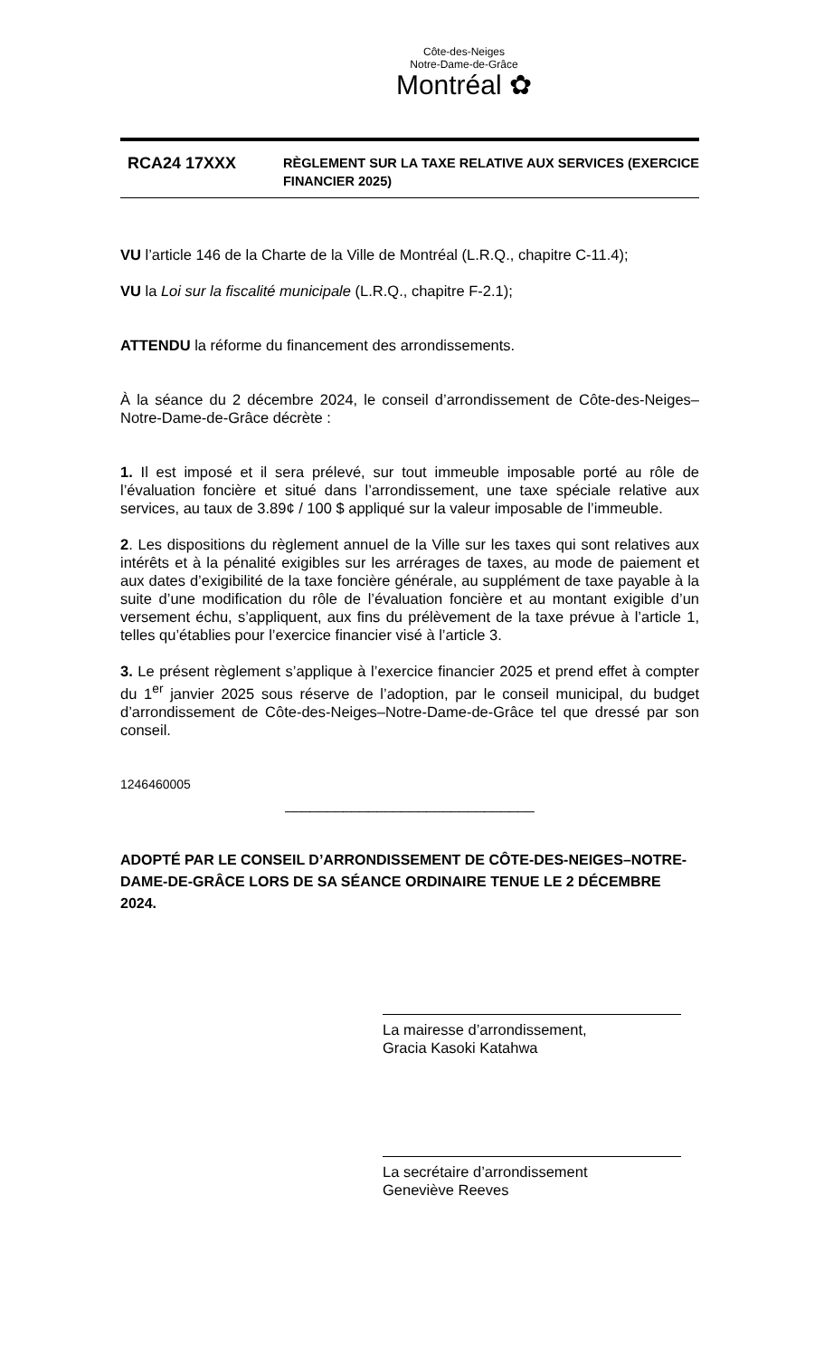Côte-des-Neiges
Notre-Dame-de-Grâce
Montréal ✿
RCA24 17XXX
RÈGLEMENT SUR LA TAXE RELATIVE AUX SERVICES (EXERCICE FINANCIER 2025)
VU l’article 146 de la Charte de la Ville de Montréal (L.R.Q., chapitre C-11.4);
VU la Loi sur la fiscalité municipale (L.R.Q., chapitre F-2.1);
ATTENDU la réforme du financement des arrondissements.
À la séance du 2 décembre 2024, le conseil d’arrondissement de Côte-des-Neiges–Notre-Dame-de-Grâce décrète :
1. Il est imposé et il sera prélevé, sur tout immeuble imposable porté au rôle de l’évaluation foncière et situé dans l’arrondissement, une taxe spéciale relative aux services, au taux de 3.89¢ / 100 $ appliqué sur la valeur imposable de l’immeuble.
2. Les dispositions du règlement annuel de la Ville sur les taxes qui sont relatives aux intérêts et à la pénalité exigibles sur les arrérages de taxes, au mode de paiement et aux dates d’exigibilité de la taxe foncière générale, au supplément de taxe payable à la suite d’une modification du rôle de l’évaluation foncière et au montant exigible d’un versement échu, s’appliquent, aux fins du prélèvement de la taxe prévue à l’article 1, telles qu’établies pour l’exercice financier visé à l’article 3.
3. Le présent règlement s’applique à l’exercice financier 2025 et prend effet à compter du 1<sup>er</sup> janvier 2025 sous réserve de l’adoption, par le conseil municipal, du budget d’arrondissement de Côte-des-Neiges–Notre-Dame-de-Grâce tel que dressé par son conseil.
1246460005
______________________________
ADOPTÉ PAR LE CONSEIL D’ARRONDISSEMENT DE CÔTE-DES-NEIGES–NOTRE-DAME-DE-GRÂCE LORS DE SA SÉANCE ORDINAIRE TENUE LE 2 DÉCEMBRE 2024.
La mairesse d’arrondissement,
Gracia Kasoki Katahwa
La secrétaire d’arrondissement
Geneviève Reeves